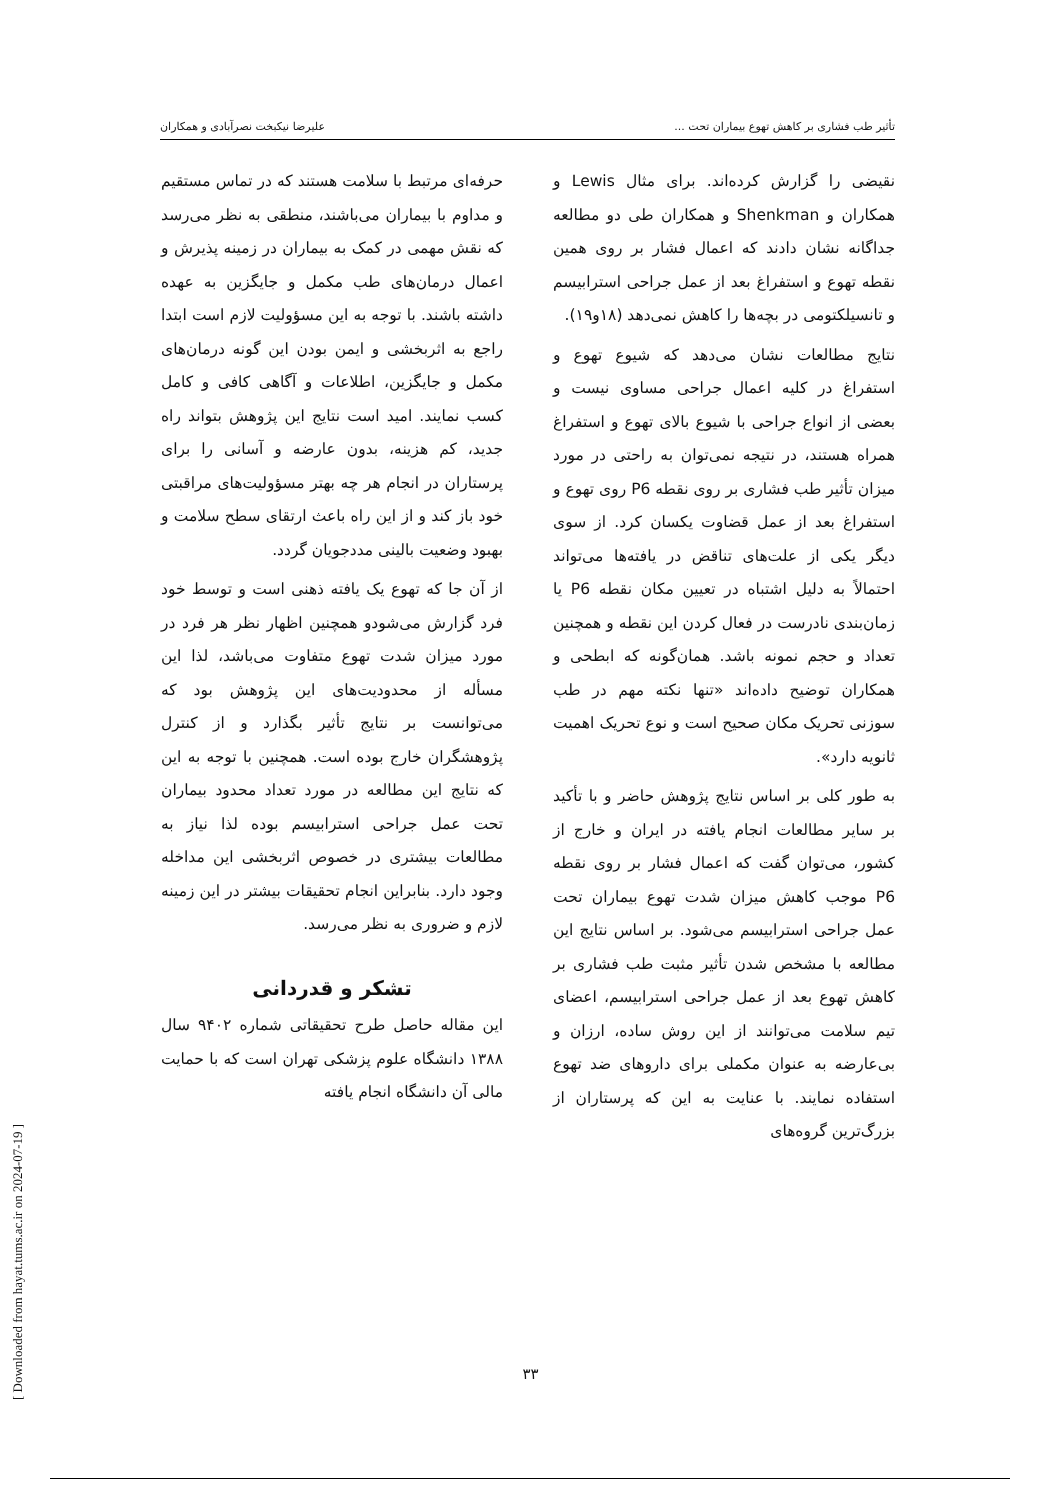تأثیر طب فشاری بر کاهش تهوع بیماران تحت ... علیرضا نیکبخت نصرآبادی و همکاران
نقیضی را گزارش کرده‌اند. برای مثال Lewis و همکاران و Shenkman و همکاران طی دو مطالعه جداگانه نشان دادند که اعمال فشار بر روی همین نقطه تهوع و استفراغ بعد از عمل جراحی استرابیسم و تانسیلکتومی در بچه‌ها را کاهش نمی‌دهد (۱۸و۱۹).
نتایج مطالعات نشان می‌دهد که شیوع تهوع و استفراغ در کلیه اعمال جراحی مساوی نیست و بعضی از انواع جراحی با شیوع بالای تهوع و استفراغ همراه هستند، در نتیجه نمی‌توان به راحتی در مورد میزان تأثیر طب فشاری بر روی نقطه P6 روی تهوع و استفراغ بعد از عمل قضاوت یکسان کرد. از سوی دیگر یکی از علت‌های تناقض در یافته‌ها می‌تواند احتمالاً به دلیل اشتباه در تعیین مکان نقطه P6 یا زمان‌بندی نادرست در فعال کردن این نقطه و همچنین تعداد و حجم نمونه باشد. همان‌گونه که ابطحی و همکاران توضیح داده‌اند «تنها نکته مهم در طب سوزنی تحریک مکان صحیح است و نوع تحریک اهمیت ثانویه دارد».
به طور کلی بر اساس نتایج پژوهش حاضر و با تأکید بر سایر مطالعات انجام یافته در ایران و خارج از کشور، می‌توان گفت که اعمال فشار بر روی نقطه P6 موجب کاهش میزان شدت تهوع بیماران تحت عمل جراحی استرابیسم می‌شود. بر اساس نتایج این مطالعه با مشخص شدن تأثیر مثبت طب فشاری بر کاهش تهوع بعد از عمل جراحی استرابیسم، اعضای تیم سلامت می‌توانند از این روش ساده، ارزان و بی‌عارضه به عنوان مکملی برای داروهای ضد تهوع استفاده نمایند. با عنایت به این که پرستاران از بزرگ‌ترین گروه‌های
حرفه‌ای مرتبط با سلامت هستند که در تماس مستقیم و مداوم با بیماران می‌باشند، منطقی به نظر می‌رسد که نقش مهمی در کمک به بیماران در زمینه پذیرش و اعمال درمان‌های طب مکمل و جایگزین به عهده داشته باشند. با توجه به این مسؤولیت لازم است ابتدا راجع به اثربخشی و ایمن بودن این گونه درمان‌های مکمل و جایگزین، اطلاعات و آگاهی کافی و کامل کسب نمایند. امید است نتایج این پژوهش بتواند راه جدید، کم هزینه، بدون عارضه و آسانی را برای پرستاران در انجام هر چه بهتر مسؤولیت‌های مراقبتی خود باز کند و از این راه باعث ارتقای سطح سلامت و بهبود وضعیت بالینی مددجویان گردد.
از آن جا که تهوع یک یافته ذهنی است و توسط خود فرد گزارش می‌شودو همچنین اظهار نظر هر فرد در مورد میزان شدت تهوع متفاوت می‌باشد، لذا این مسأله از محدودیت‌های این پژوهش بود که می‌توانست بر نتایج تأثیر بگذارد و از کنترل پژوهشگران خارج بوده است. همچنین با توجه به این که نتایج این مطالعه در مورد تعداد محدود بیماران تحت عمل جراحی استرابیسم بوده لذا نیاز به مطالعات بیشتری در خصوص اثربخشی این مداخله وجود دارد. بنابراین انجام تحقیقات بیشتر در این زمینه لازم و ضروری به نظر می‌رسد.
تشکر و قدردانی
این مقاله حاصل طرح تحقیقاتی شماره ۹۴۰۲ سال ۱۳۸۸ دانشگاه علوم پزشکی تهران است که با حمایت مالی آن دانشگاه انجام یافته
۳۳
[ Downloaded from hayat.tums.ac.ir on 2024-07-19 ]